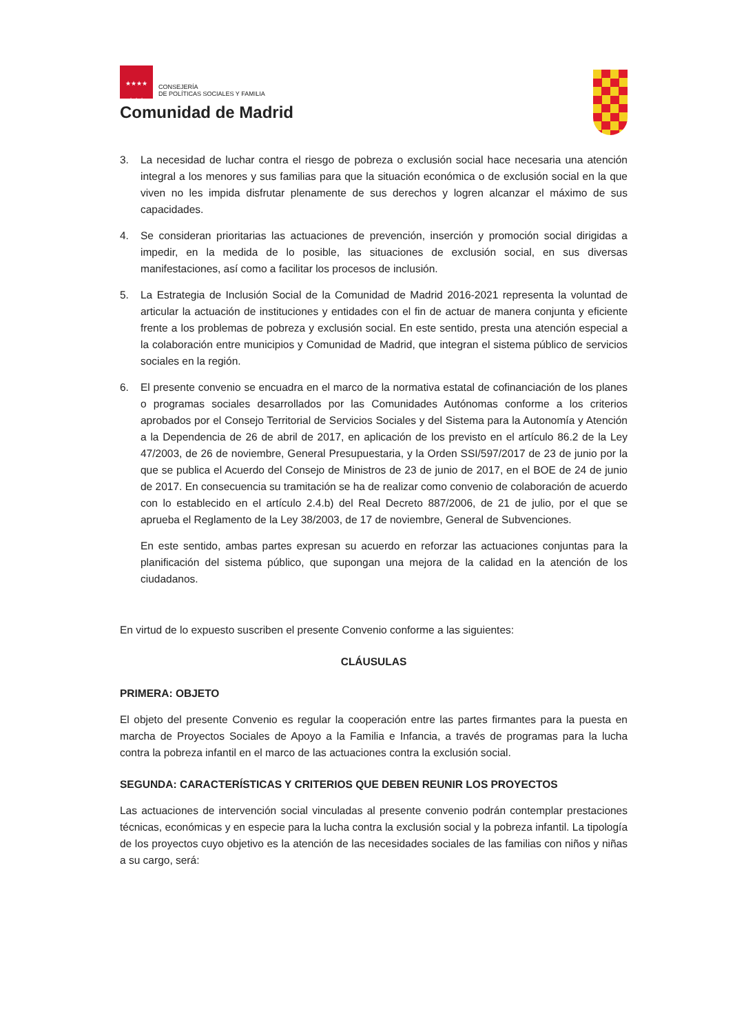★★★★
★★★
CONSEJERÍA
DE POLÍTICAS SOCIALES Y FAMILIA
Comunidad de Madrid
3. La necesidad de luchar contra el riesgo de pobreza o exclusión social hace necesaria una atención integral a los menores y sus familias para que la situación económica o de exclusión social en la que viven no les impida disfrutar plenamente de sus derechos y logren alcanzar el máximo de sus capacidades.
4. Se consideran prioritarias las actuaciones de prevención, inserción y promoción social dirigidas a impedir, en la medida de lo posible, las situaciones de exclusión social, en sus diversas manifestaciones, así como a facilitar los procesos de inclusión.
5. La Estrategia de Inclusión Social de la Comunidad de Madrid 2016-2021 representa la voluntad de articular la actuación de instituciones y entidades con el fin de actuar de manera conjunta y eficiente frente a los problemas de pobreza y exclusión social. En este sentido, presta una atención especial a la colaboración entre municipios y Comunidad de Madrid, que integran el sistema público de servicios sociales en la región.
6. El presente convenio se encuadra en el marco de la normativa estatal de cofinanciación de los planes o programas sociales desarrollados por las Comunidades Autónomas conforme a los criterios aprobados por el Consejo Territorial de Servicios Sociales y del Sistema para la Autonomía y Atención a la Dependencia de 26 de abril de 2017, en aplicación de los previsto en el artículo 86.2 de la Ley 47/2003, de 26 de noviembre, General Presupuestaria, y la Orden SSI/597/2017 de 23 de junio por la que se publica el Acuerdo del Consejo de Ministros de 23 de junio de 2017, en el BOE de 24 de junio de 2017. En consecuencia su tramitación se ha de realizar como convenio de colaboración de acuerdo con lo establecido en el artículo 2.4.b) del Real Decreto 887/2006, de 21 de julio, por el que se aprueba el Reglamento de la Ley 38/2003, de 17 de noviembre, General de Subvenciones.
En este sentido, ambas partes expresan su acuerdo en reforzar las actuaciones conjuntas para la planificación del sistema público, que supongan una mejora de la calidad en la atención de los ciudadanos.
En virtud de lo expuesto suscriben el presente Convenio conforme a las siguientes:
CLÁUSULAS
PRIMERA: OBJETO
El objeto del presente Convenio es regular la cooperación entre las partes firmantes para la puesta en marcha de Proyectos Sociales de Apoyo a la Familia e Infancia, a través de programas para la lucha contra la pobreza infantil en el marco de las actuaciones contra la exclusión social.
SEGUNDA: CARACTERÍSTICAS Y CRITERIOS QUE DEBEN REUNIR LOS PROYECTOS
Las actuaciones de intervención social vinculadas al presente convenio podrán contemplar prestaciones técnicas, económicas y en especie para la lucha contra la exclusión social y la pobreza infantil. La tipología de los proyectos cuyo objetivo es la atención de las necesidades sociales de las familias con niños y niñas a su cargo, será: